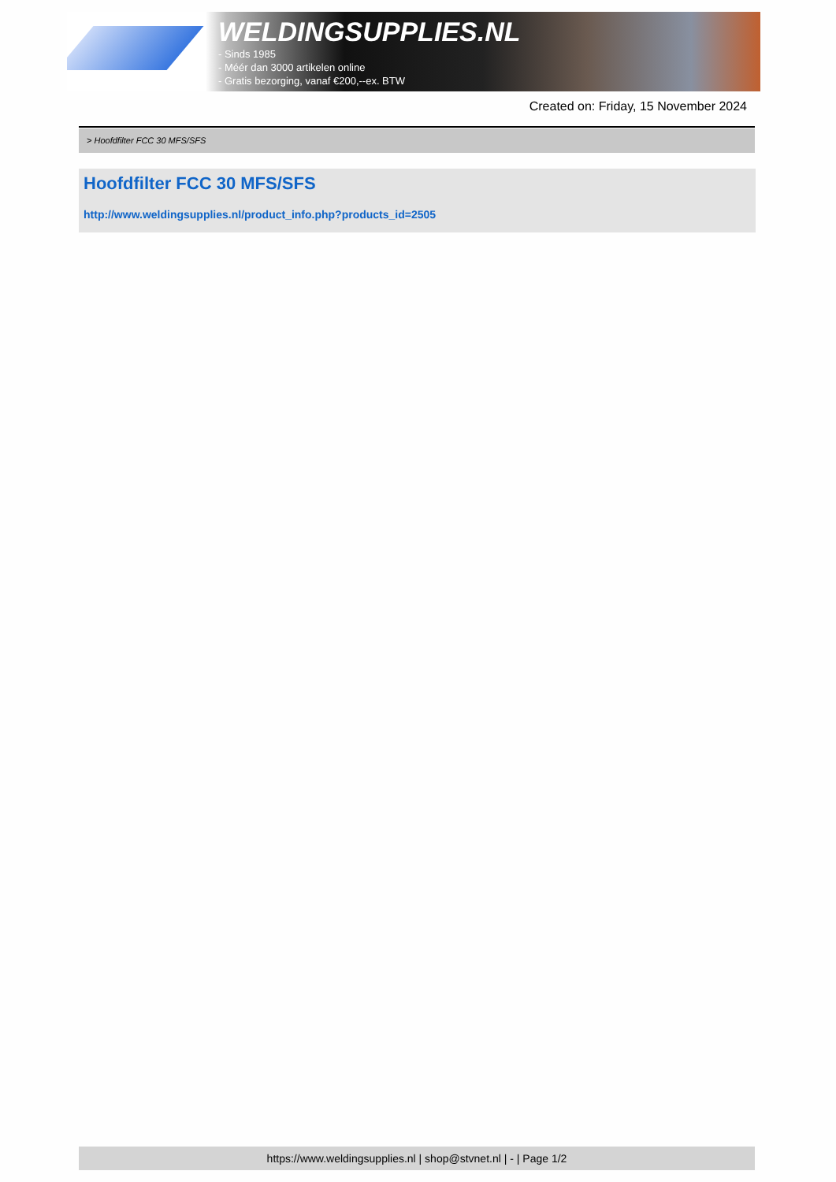WELDINGSUPPLIES.NL
- Sinds 1985
- Méér dan 3000 artikelen online
- Gratis bezorging, vanaf €200,--ex. BTW
Created on: Friday, 15 November 2024
> Hoofdfilter FCC 30 MFS/SFS
Hoofdfilter FCC 30 MFS/SFS
http://www.weldingsupplies.nl/product_info.php?products_id=2505
https://www.weldingsupplies.nl | shop@stvnet.nl | - | Page 1/2